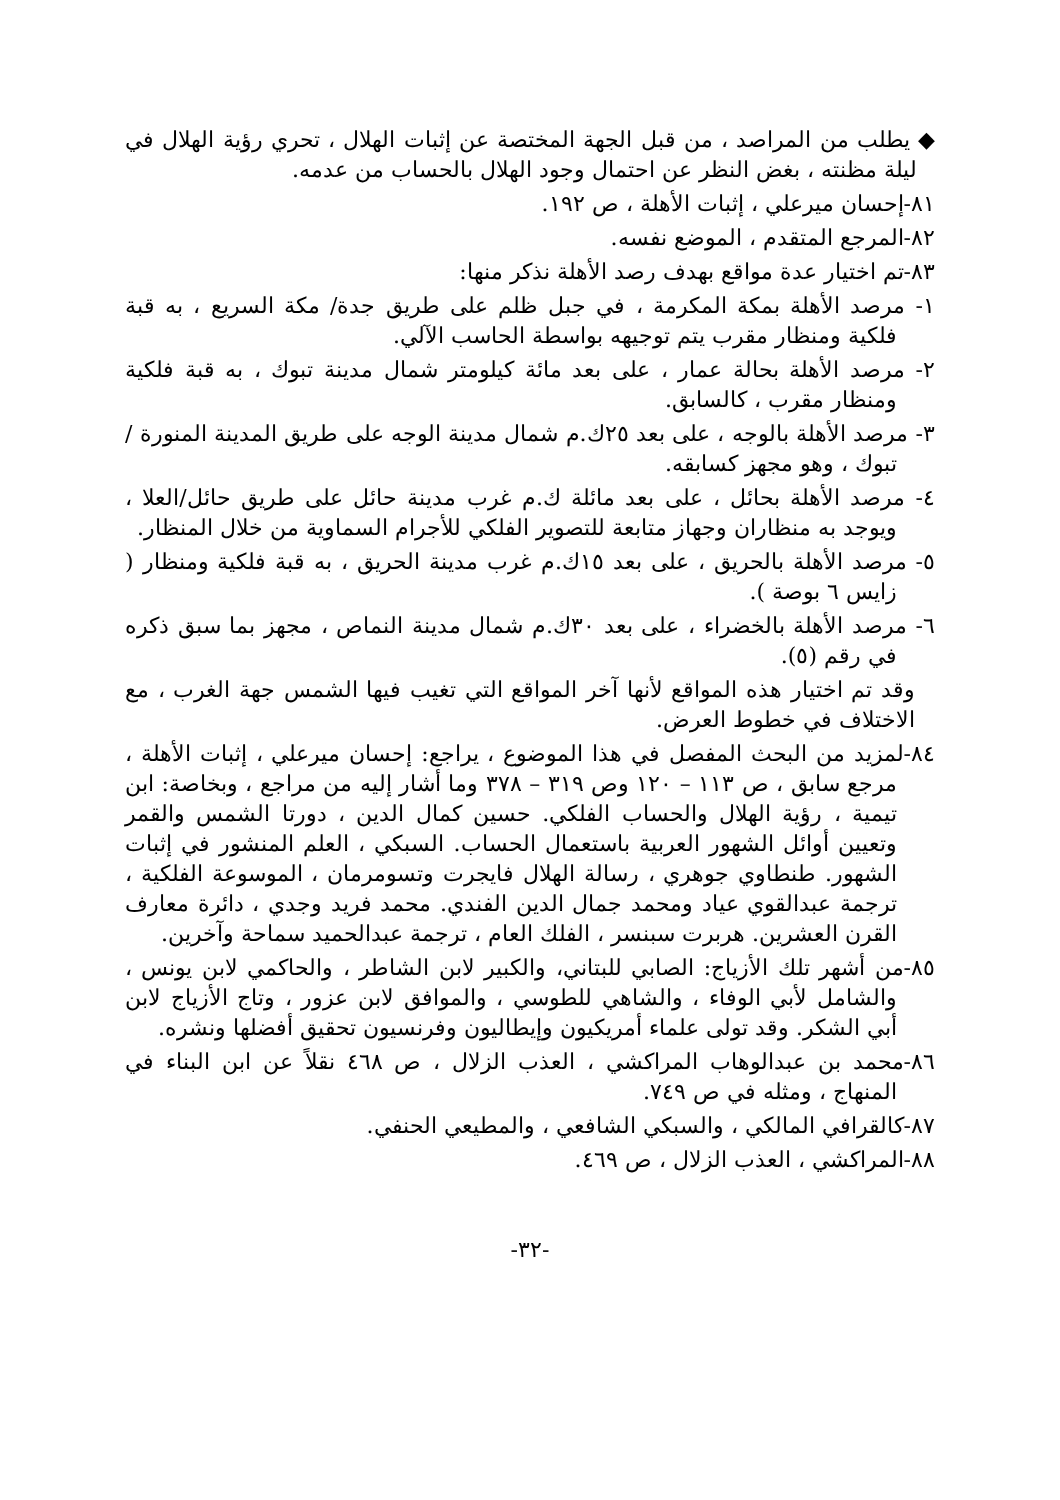◆ يطلب من المراصد ، من قبل الجهة المختصة عن إثبات الهلال ، تحري رؤية الهلال في ليلة مظنته ، بغض النظر عن احتمال وجود الهلال بالحساب من عدمه.
٨١-إحسان ميرعلي ، إثبات الأهلة ، ص ١٩٢.
٨٢-المرجع المتقدم ، الموضع نفسه.
٨٣-تم اختيار عدة مواقع بهدف رصد الأهلة نذكر منها:
١- مرصد الأهلة بمكة المكرمة ، في جبل ظلم على طريق جدة/ مكة السريع ، به قبة فلكية ومنظار مقرب يتم توجيهه بواسطة الحاسب الآلي.
٢- مرصد الأهلة بحالة عمار ، على بعد مائة كيلومتر شمال مدينة تبوك ، به قبة فلكية ومنظار مقرب ، كالسابق.
٣- مرصد الأهلة بالوجه ، على بعد ٢٥ك.م شمال مدينة الوجه على طريق المدينة المنورة / تبوك ، وهو مجهز كسابقه.
٤- مرصد الأهلة بحائل ، على بعد مائلة ك.م غرب مدينة حائل على طريق حائل/العلا ، ويوجد به منظاران وجهاز متابعة للتصوير الفلكي للأجرام السماوية من خلال المنظار.
٥- مرصد الأهلة بالحريق ، على بعد ١٥ك.م غرب مدينة الحريق ، به قبة فلكية ومنظار ( زايس ٦ بوصة ).
٦- مرصد الأهلة بالخضراء ، على بعد ٣٠ك.م شمال مدينة النماص ، مجهز بما سبق ذكره في رقم (٥).
وقد تم اختيار هذه المواقع لأنها آخر المواقع التي تغيب فيها الشمس جهة الغرب ، مع الاختلاف في خطوط العرض.
٨٤-لمزيد من البحث المفصل في هذا الموضوع ، يراجع: إحسان ميرعلي ، إثبات الأهلة ، مرجع سابق ، ص ١١٣ – ١٢٠ وص ٣١٩ – ٣٧٨ وما أشار إليه من مراجع ، وبخاصة: ابن تيمية ، رؤية الهلال والحساب الفلكي. حسين كمال الدين ، دورتا الشمس والقمر وتعيين أوائل الشهور العربية باستعمال الحساب. السبكي ، العلم المنشور في إثبات الشهور. طنطاوي جوهري ، رسالة الهلال فايجرت وتسومرمان ، الموسوعة الفلكية ، ترجمة عبدالقوي عياد ومحمد جمال الدين الفندي. محمد فريد وجدي ، دائرة معارف القرن العشرين. هربرت سبنسر ، الفلك العام ، ترجمة عبدالحميد سماحة وآخرين.
٨٥-من أشهر تلك الأزياج: الصابي للبتاني، والكبير لابن الشاطر ، والحاكمي لابن يونس ، والشامل لأبي الوفاء ، والشاهي للطوسي ، والموافق لابن عزور ، وتاج الأزياج لابن أبي الشكر. وقد تولى علماء أمريكيون وإيطاليون وفرنسيون تحقيق أفضلها ونشره.
٨٦-محمد بن عبدالوهاب المراكشي ، العذب الزلال ، ص ٤٦٨ نقلاً عن ابن البناء في المنهاج ، ومثله في ص ٧٤٩.
٨٧-كالقرافي المالكي ، والسبكي الشافعي ، والمطيعي الحنفي.
٨٨-المراكشي ، العذب الزلال ، ص ٤٦٩.
-٣٢-